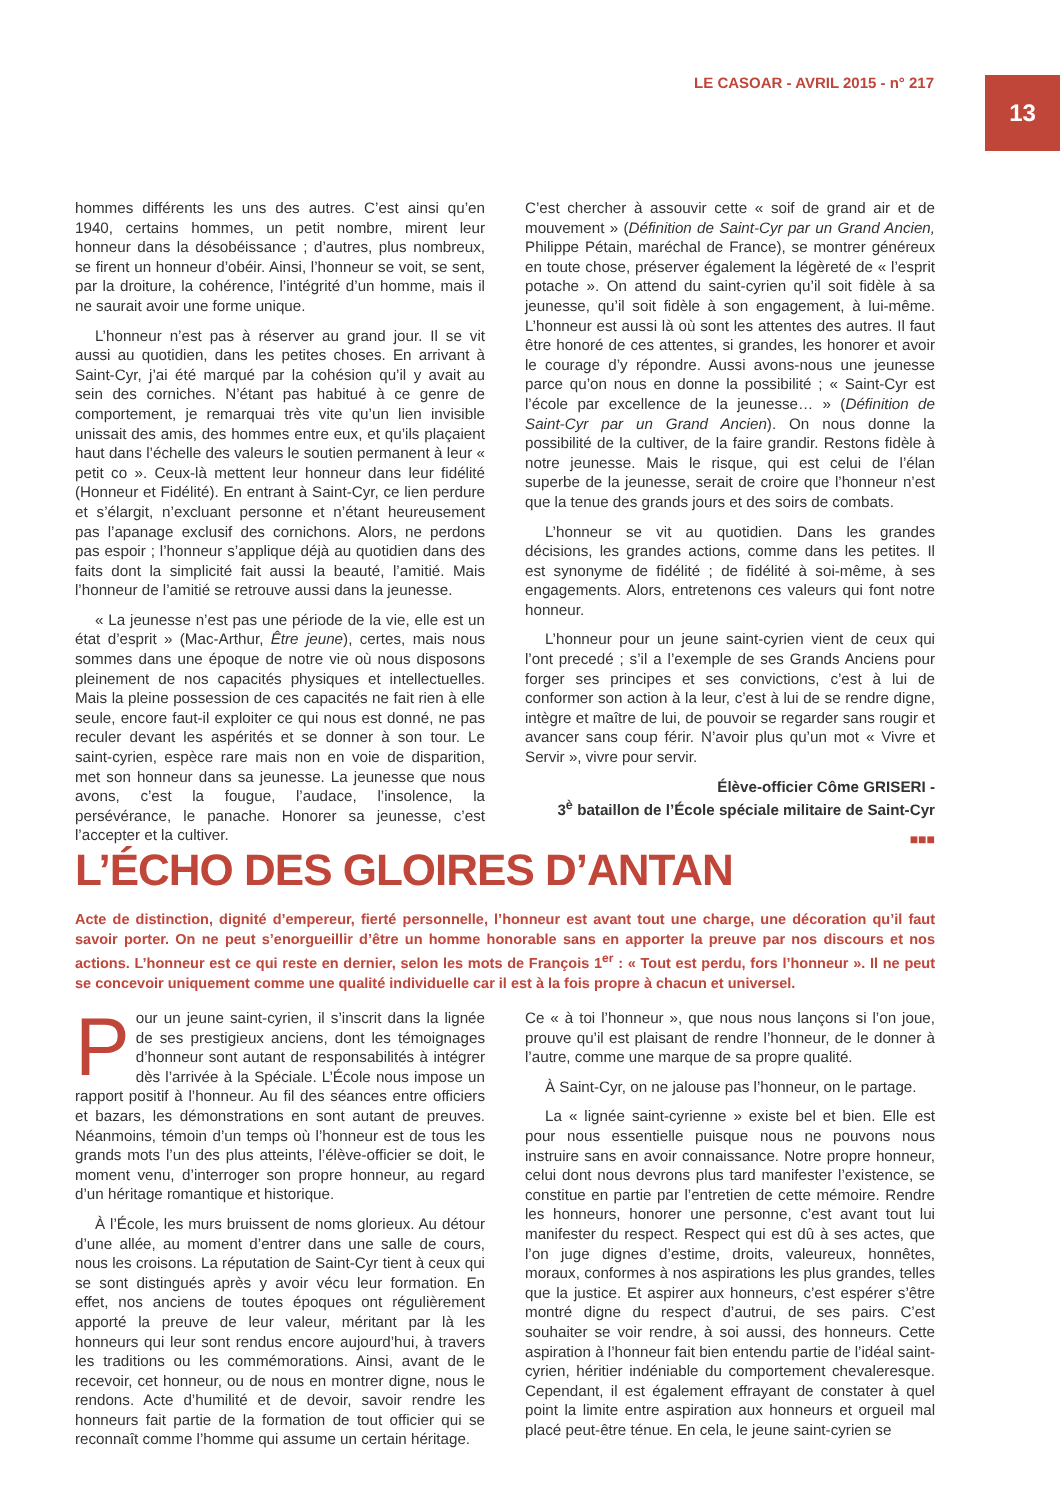LE CASOAR - AVRIL 2015 - n° 217
13
hommes différents les uns des autres. C’est ainsi qu’en 1940, certains hommes, un petit nombre, mirent leur honneur dans la désobéissance ; d’autres, plus nombreux, se firent un honneur d’obéir. Ainsi, l’honneur se voit, se sent, par la droiture, la cohérence, l’intégrité d’un homme, mais il ne saurait avoir une forme unique.
L’honneur n’est pas à réserver au grand jour. Il se vit aussi au quotidien, dans les petites choses. En arrivant à Saint-Cyr, j’ai été marqué par la cohésion qu’il y avait au sein des corniches. N’étant pas habitué à ce genre de comportement, je remarquai très vite qu’un lien invisible unissait des amis, des hommes entre eux, et qu’ils plaçaient haut dans l’échelle des valeurs le soutien permanent à leur « petit co ». Ceux-là mettent leur honneur dans leur fidélité (Honneur et Fidélité). En entrant à Saint-Cyr, ce lien perdure et s’élargit, n’excluant personne et n’étant heureusement pas l’apanage exclusif des cornichons. Alors, ne perdons pas espoir ; l’honneur s’applique déjà au quotidien dans des faits dont la simplicité fait aussi la beauté, l’amitié. Mais l’honneur de l’amitié se retrouve aussi dans la jeunesse.
« La jeunesse n’est pas une période de la vie, elle est un état d’esprit » (Mac-Arthur, Être jeune), certes, mais nous sommes dans une époque de notre vie où nous disposons pleinement de nos capacités physiques et intellectuelles. Mais la pleine possession de ces capacités ne fait rien à elle seule, encore faut-il exploiter ce qui nous est donné, ne pas reculer devant les aspérités et se donner à son tour. Le saint-cyrien, espèce rare mais non en voie de disparition, met son honneur dans sa jeunesse. La jeunesse que nous avons, c’est la fougue, l’audace, l’insolence, la persévérance, le panache. Honorer sa jeunesse, c’est l’accepter et la cultiver.
C’est chercher à assouvir cette « soif de grand air et de mouvement » (Définition de Saint-Cyr par un Grand Ancien, Philippe Pétain, maréchal de France), se montrer généreux en toute chose, préserver également la légèreté de « l’esprit potache ». On attend du saint-cyrien qu’il soit fidèle à sa jeunesse, qu’il soit fidèle à son engagement, à lui-même. L’honneur est aussi là où sont les attentes des autres. Il faut être honoré de ces attentes, si grandes, les honorer et avoir le courage d’y répondre. Aussi avons-nous une jeunesse parce qu’on nous en donne la possibilité ; « Saint-Cyr est l’école par excellence de la jeunesse… » (Définition de Saint-Cyr par un Grand Ancien). On nous donne la possibilité de la cultiver, de la faire grandir. Restons fidèle à notre jeunesse. Mais le risque, qui est celui de l’élan superbe de la jeunesse, serait de croire que l’honneur n’est que la tenue des grands jours et des soirs de combats.
L’honneur se vit au quotidien. Dans les grandes décisions, les grandes actions, comme dans les petites. Il est synonyme de fidélité ; de fidélité à soi-même, à ses engagements. Alors, entretenons ces valeurs qui font notre honneur.
L’honneur pour un jeune saint-cyrien vient de ceux qui l’ont precedé ; s’il a l’exemple de ses Grands Anciens pour forger ses principes et ses convictions, c’est à lui de conformer son action à la leur, c’est à lui de se rendre digne, intègre et maître de lui, de pouvoir se regarder sans rougir et avancer sans coup férir. N’avoir plus qu’un mot « Vivre et Servir », vivre pour servir.
Élève-officier Côme GRISERI -
3<sup>è</sup> bataillon de l’École spéciale militaire de Saint-Cyr
■■■
L’ÉCHO DES GLOIRES D’ANTAN
Acte de distinction, dignité d’empereur, fierté personnelle, l’honneur est avant tout une charge, une décoration qu’il faut savoir porter. On ne peut s’enorgueillir d’être un homme honorable sans en apporter la preuve par nos discours et nos actions. L’honneur est ce qui reste en dernier, selon les mots de François 1<sup>er</sup> : « Tout est perdu, fors l’honneur ». Il ne peut se concevoir uniquement comme une qualité individuelle car il est à la fois propre à chacun et universel.
Pour un jeune saint-cyrien, il s’inscrit dans la lignée de ses prestigieux anciens, dont les témoignages d’honneur sont autant de responsabilités à intégrer dès l’arrivée à la Spéciale. L’École nous impose un rapport positif à l’honneur. Au fil des séances entre officiers et bazars, les démonstrations en sont autant de preuves. Néanmoins, témoin d’un temps où l’honneur est de tous les grands mots l’un des plus atteints, l’élève-officier se doit, le moment venu, d’interroger son propre honneur, au regard d’un héritage romantique et historique.
À l’École, les murs bruissent de noms glorieux. Au détour d’une allée, au moment d’entrer dans une salle de cours, nous les croisons. La réputation de Saint-Cyr tient à ceux qui se sont distingués après y avoir vécu leur formation. En effet, nos anciens de toutes époques ont régulièrement apporté la preuve de leur valeur, méritant par là les honneurs qui leur sont rendus encore aujourd’hui, à travers les traditions ou les commémorations. Ainsi, avant de le recevoir, cet honneur, ou de nous en montrer digne, nous le rendons. Acte d’humilité et de devoir, savoir rendre les honneurs fait partie de la formation de tout officier qui se reconnaît comme l’homme qui assume un certain héritage.
Ce « à toi l’honneur », que nous nous lançons si l’on joue, prouve qu’il est plaisant de rendre l’honneur, de le donner à l’autre, comme une marque de sa propre qualité.
À Saint-Cyr, on ne jalouse pas l’honneur, on le partage.
La « lignée saint-cyrienne » existe bel et bien. Elle est pour nous essentielle puisque nous ne pouvons nous instruire sans en avoir connaissance. Notre propre honneur, celui dont nous devrons plus tard manifester l’existence, se constitue en partie par l’entretien de cette mémoire. Rendre les honneurs, honorer une personne, c’est avant tout lui manifester du respect. Respect qui est dû à ses actes, que l’on juge dignes d’estime, droits, valeureux, honnêtes, moraux, conformes à nos aspirations les plus grandes, telles que la justice. Et aspirer aux honneurs, c’est espérer s’être montré digne du respect d’autrui, de ses pairs. C’est souhaiter se voir rendre, à soi aussi, des honneurs. Cette aspiration à l’honneur fait bien entendu partie de l’idéal saint-cyrien, héritier indéniable du comportement chevaleresque. Cependant, il est également effrayant de constater à quel point la limite entre aspiration aux honneurs et orgueil mal placé peut-être ténue. En cela, le jeune saint-cyrien se